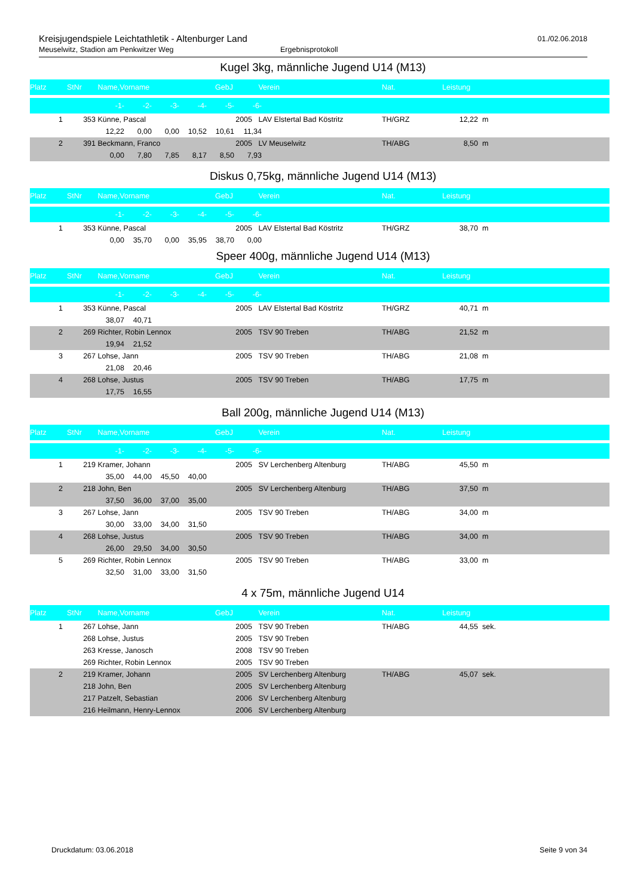Kreisjugendspiele Leichtathletik - Altenburger Land
Meuselwitz, Stadion am Penkwitzer Weg Ergebnisprotokoll
01./02.06.2018
Kugel 3kg, männliche Jugend U14 (M13)
| Platz | StNr | Name,Vorname | GebJ | Verein | Nat. | Leistung | |
| --- | --- | --- | --- | --- | --- | --- | --- |
| | | -1- -2- -3- -4- -5- -6- | | | | | |
| 1 | 353 | Künne, Pascal | 2005 | LAV Elstertal Bad Köstritz | TH/GRZ | 12,22 | m |
| | | 12,22 0,00 0,00 10,52 10,61 11,34 | | | | | |
| 2 | 391 | Beckmann, Franco | 2005 | LV Meuselwitz | TH/ABG | 8,50 | m |
| | | 0,00 7,80 7,85 8,17 8,50 7,93 | | | | | |
Diskus 0,75kg, männliche Jugend U14 (M13)
| Platz | StNr | Name,Vorname | GebJ | Verein | Nat. | Leistung | |
| --- | --- | --- | --- | --- | --- | --- | --- |
| | | -1- -2- -3- -4- -5- -6- | | | | | |
| 1 | 353 | Künne, Pascal | 2005 | LAV Elstertal Bad Köstritz | TH/GRZ | 38,70 | m |
| | | 0,00 35,70 0,00 35,95 38,70 0,00 | | | | | |
Speer 400g, männliche Jugend U14 (M13)
| Platz | StNr | Name,Vorname | GebJ | Verein | Nat. | Leistung | |
| --- | --- | --- | --- | --- | --- | --- | --- |
| | | -1- -2- -3- -4- -5- -6- | | | | | |
| 1 | 353 | Künne, Pascal | 2005 | LAV Elstertal Bad Köstritz | TH/GRZ | 40,71 | m |
| | | 38,07 40,71 | | | | | |
| 2 | 269 | Richter, Robin Lennox | 2005 | TSV 90 Treben | TH/ABG | 21,52 | m |
| | | 19,94 21,52 | | | | | |
| 3 | 267 | Lohse, Jann | 2005 | TSV 90 Treben | TH/ABG | 21,08 | m |
| | | 21,08 20,46 | | | | | |
| 4 | 268 | Lohse, Justus | 2005 | TSV 90 Treben | TH/ABG | 17,75 | m |
| | | 17,75 16,55 | | | | | |
Ball 200g, männliche Jugend U14 (M13)
| Platz | StNr | Name,Vorname | GebJ | Verein | Nat. | Leistung | |
| --- | --- | --- | --- | --- | --- | --- | --- |
| | | -1- -2- -3- -4- -5- -6- | | | | | |
| 1 | 219 | Kramer, Johann | 2005 | SV Lerchenberg Altenburg | TH/ABG | 45,50 | m |
| | | 35,00 44,00 45,50 40,00 | | | | | |
| 2 | 218 | John, Ben | 2005 | SV Lerchenberg Altenburg | TH/ABG | 37,50 | m |
| | | 37,50 36,00 37,00 35,00 | | | | | |
| 3 | 267 | Lohse, Jann | 2005 | TSV 90 Treben | TH/ABG | 34,00 | m |
| | | 30,00 33,00 34,00 31,50 | | | | | |
| 4 | 268 | Lohse, Justus | 2005 | TSV 90 Treben | TH/ABG | 34,00 | m |
| | | 26,00 29,50 34,00 30,50 | | | | | |
| 5 | 269 | Richter, Robin Lennox | 2005 | TSV 90 Treben | TH/ABG | 33,00 | m |
| | | 32,50 31,00 33,00 31,50 | | | | | |
4 x 75m, männliche Jugend U14
| Platz | StNr | Name,Vorname | GebJ | Verein | Nat. | Leistung | |
| --- | --- | --- | --- | --- | --- | --- | --- |
| 1 | 267 | Lohse, Jann | 2005 | TSV 90 Treben | TH/ABG | 44,55 | sek. |
| | 268 | Lohse, Justus | 2005 | TSV 90 Treben | | | |
| | 263 | Kresse, Janosch | 2008 | TSV 90 Treben | | | |
| | 269 | Richter, Robin Lennox | 2005 | TSV 90 Treben | | | |
| 2 | 219 | Kramer, Johann | 2005 | SV Lerchenberg Altenburg | TH/ABG | 45,07 | sek. |
| | 218 | John, Ben | 2005 | SV Lerchenberg Altenburg | | | |
| | 217 | Patzelt, Sebastian | 2006 | SV Lerchenberg Altenburg | | | |
| | 216 | Heilmann, Henry-Lennox | 2006 | SV Lerchenberg Altenburg | | | |
Druckdatum: 03.06.2018 Seite 9 von 34